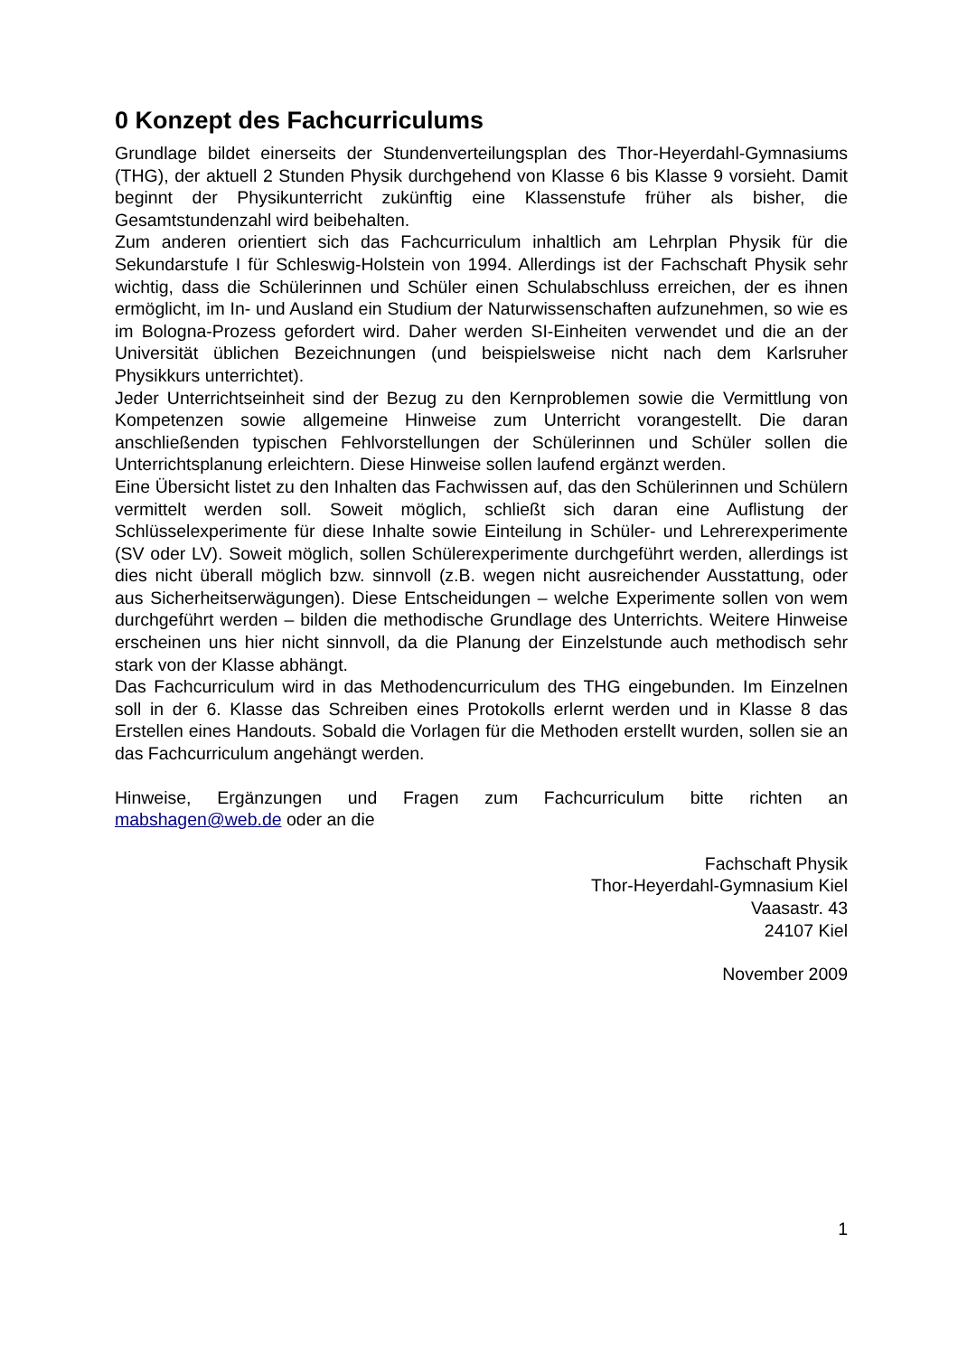0 Konzept des Fachcurriculums
Grundlage bildet einerseits der Stundenverteilungsplan des Thor-Heyerdahl-Gymnasiums (THG), der aktuell 2 Stunden Physik durchgehend von Klasse 6 bis Klasse 9 vorsieht. Damit beginnt der Physikunterricht zukünftig eine Klassenstufe früher als bisher, die Gesamtstundenzahl wird beibehalten.
Zum anderen orientiert sich das Fachcurriculum inhaltlich am Lehrplan Physik für die Sekundarstufe I für Schleswig-Holstein von 1994. Allerdings ist der Fachschaft Physik sehr wichtig, dass die Schülerinnen und Schüler einen Schulabschluss erreichen, der es ihnen ermöglicht, im In- und Ausland ein Studium der Naturwissenschaften aufzunehmen, so wie es im Bologna-Prozess gefordert wird. Daher werden SI-Einheiten verwendet und die an der Universität üblichen Bezeichnungen (und beispielsweise nicht nach dem Karlsruher Physikkurs unterrichtet).
Jeder Unterrichtseinheit sind der Bezug zu den Kernproblemen sowie die Vermittlung von Kompetenzen sowie allgemeine Hinweise zum Unterricht vorangestellt. Die daran anschließenden typischen Fehlvorstellungen der Schülerinnen und Schüler sollen die Unterrichtsplanung erleichtern. Diese Hinweise sollen laufend ergänzt werden.
Eine Übersicht listet zu den Inhalten das Fachwissen auf, das den Schülerinnen und Schülern vermittelt werden soll. Soweit möglich, schließt sich daran eine Auflistung der Schlüsselexperimente für diese Inhalte sowie Einteilung in Schüler- und Lehrerexperimente (SV oder LV). Soweit möglich, sollen Schülerexperimente durchgeführt werden, allerdings ist dies nicht überall möglich bzw. sinnvoll (z.B. wegen nicht ausreichender Ausstattung, oder aus Sicherheitserwägungen). Diese Entscheidungen – welche Experimente sollen von wem durchgeführt werden – bilden die methodische Grundlage des Unterrichts. Weitere Hinweise erscheinen uns hier nicht sinnvoll, da die Planung der Einzelstunde auch methodisch sehr stark von der Klasse abhängt.
Das Fachcurriculum wird in das Methodencurriculum des THG eingebunden. Im Einzelnen soll in der 6. Klasse das Schreiben eines Protokolls erlernt werden und in Klasse 8 das Erstellen eines Handouts. Sobald die Vorlagen für die Methoden erstellt wurden, sollen sie an das Fachcurriculum angehängt werden.
Hinweise, Ergänzungen und Fragen zum Fachcurriculum bitte richten an mabshagen@web.de oder an die
Fachschaft Physik
Thor-Heyerdahl-Gymnasium Kiel
Vaasastr. 43
24107 Kiel
November 2009
1